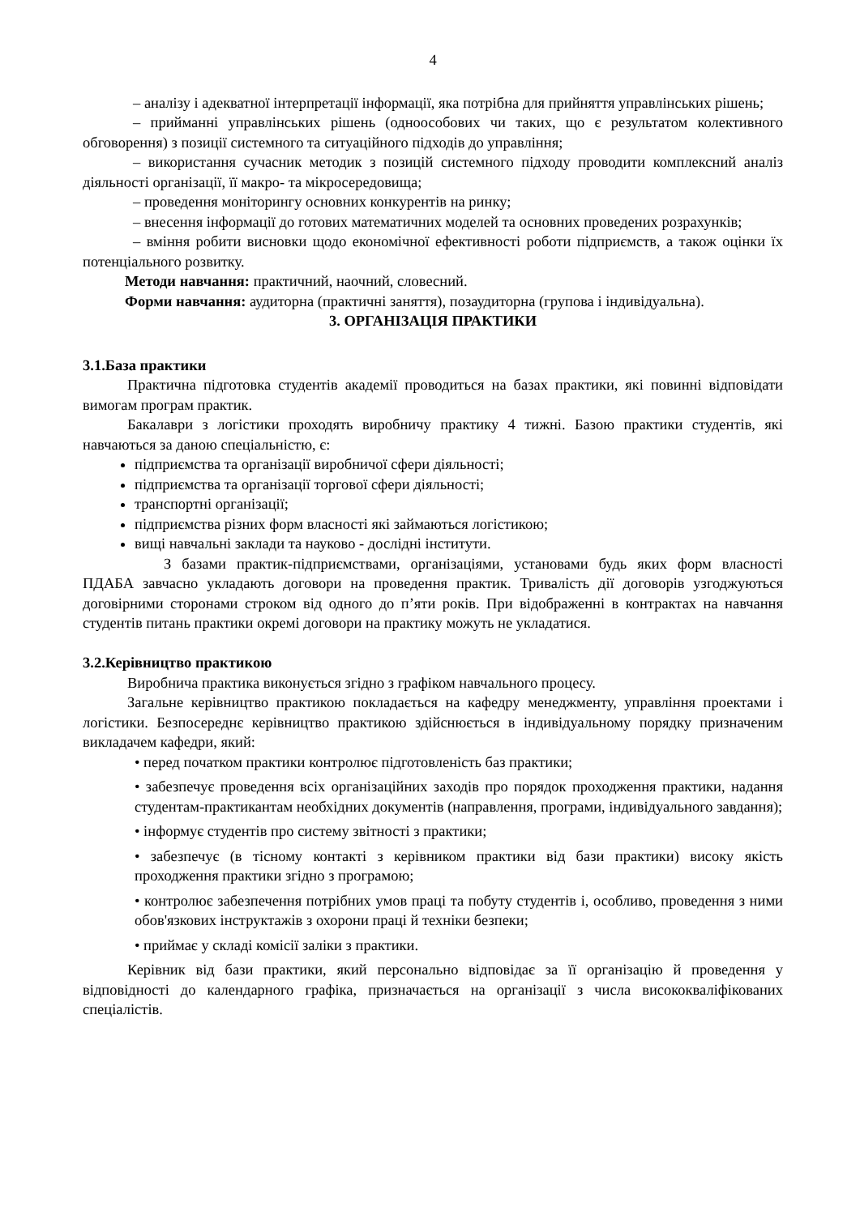4
– аналізу і адекватної інтерпретації інформації, яка потрібна для прийняття управлінських рішень;
– прийманні управлінських рішень (одноособових чи таких, що є результатом колективного обговорення) з позиції системного та ситуаційного підходів до управління;
– використання сучасник методик з позицій системного підходу проводити комплексний аналіз діяльності організації, її макро- та мікросередовища;
– проведення моніторингу основних конкурентів на ринку;
– внесення інформації до готових математичних моделей та основних проведених розрахунків;
– вміння робити висновки щодо економічної ефективності роботи підприємств, а також оцінки їх потенціального розвитку.
Методи навчання: практичний, наочний, словесний.
Форми навчання: аудиторна (практичні заняття), позаудиторна (групова і індивідуальна).
3. ОРГАНІЗАЦІЯ ПРАКТИКИ
3.1.База практики
Практична підготовка студентів академії проводиться на базах практики, які повинні відповідати вимогам програм практик.
Бакалаври з логістики проходять виробничу практику 4 тижні. Базою практики студентів, які навчаються за даною спеціальністю, є:
підприємства та організації виробничої сфери діяльності;
підприємства та організації торгової сфери діяльності;
транспортні організації;
підприємства різних форм власності які займаються логістикою;
вищі навчальні заклади та науково - дослідні інститути.
З базами практик-підприємствами, організаціями, установами будь яких форм власності ПДАБА завчасно укладають договори на проведення практик. Тривалість дії договорів узгоджуються договірними сторонами строком від одного до п’яти років. При відображенні в контрактах на навчання студентів питань практики окремі договори на практику можуть не укладатися.
3.2.Керівництво практикою
Виробнича практика виконується згідно з графіком навчального процесу.
Загальне керівництво практикою покладається на кафедру менеджменту, управління проектами і логістики. Безпосереднє керівництво практикою здійснюється в індивідуальному порядку призначеним викладачем кафедри, який:
• перед початком практики контролює підготовленість баз практики;
• забезпечує проведення всіх організаційних заходів про порядок проходження практики, надання студентам-практикантам необхідних документів (направлення, програми, індивідуального завдання);
• інформує студентів про систему звітності з практики;
• забезпечує (в тісному контакті з керівником практики від бази практики) високу якість проходження практики згідно з програмою;
• контролює забезпечення потрібних умов праці та побуту студентів і, особливо, проведення з ними обов'язкових інструктажів з охорони праці й техніки безпеки;
• приймає у складі комісії заліки з практики.
Керівник від бази практики, який персонально відповідає за її організацію й проведення у відповідності до календарного графіка, призначається на організації з числа висококваліфікованих спеціалістів.